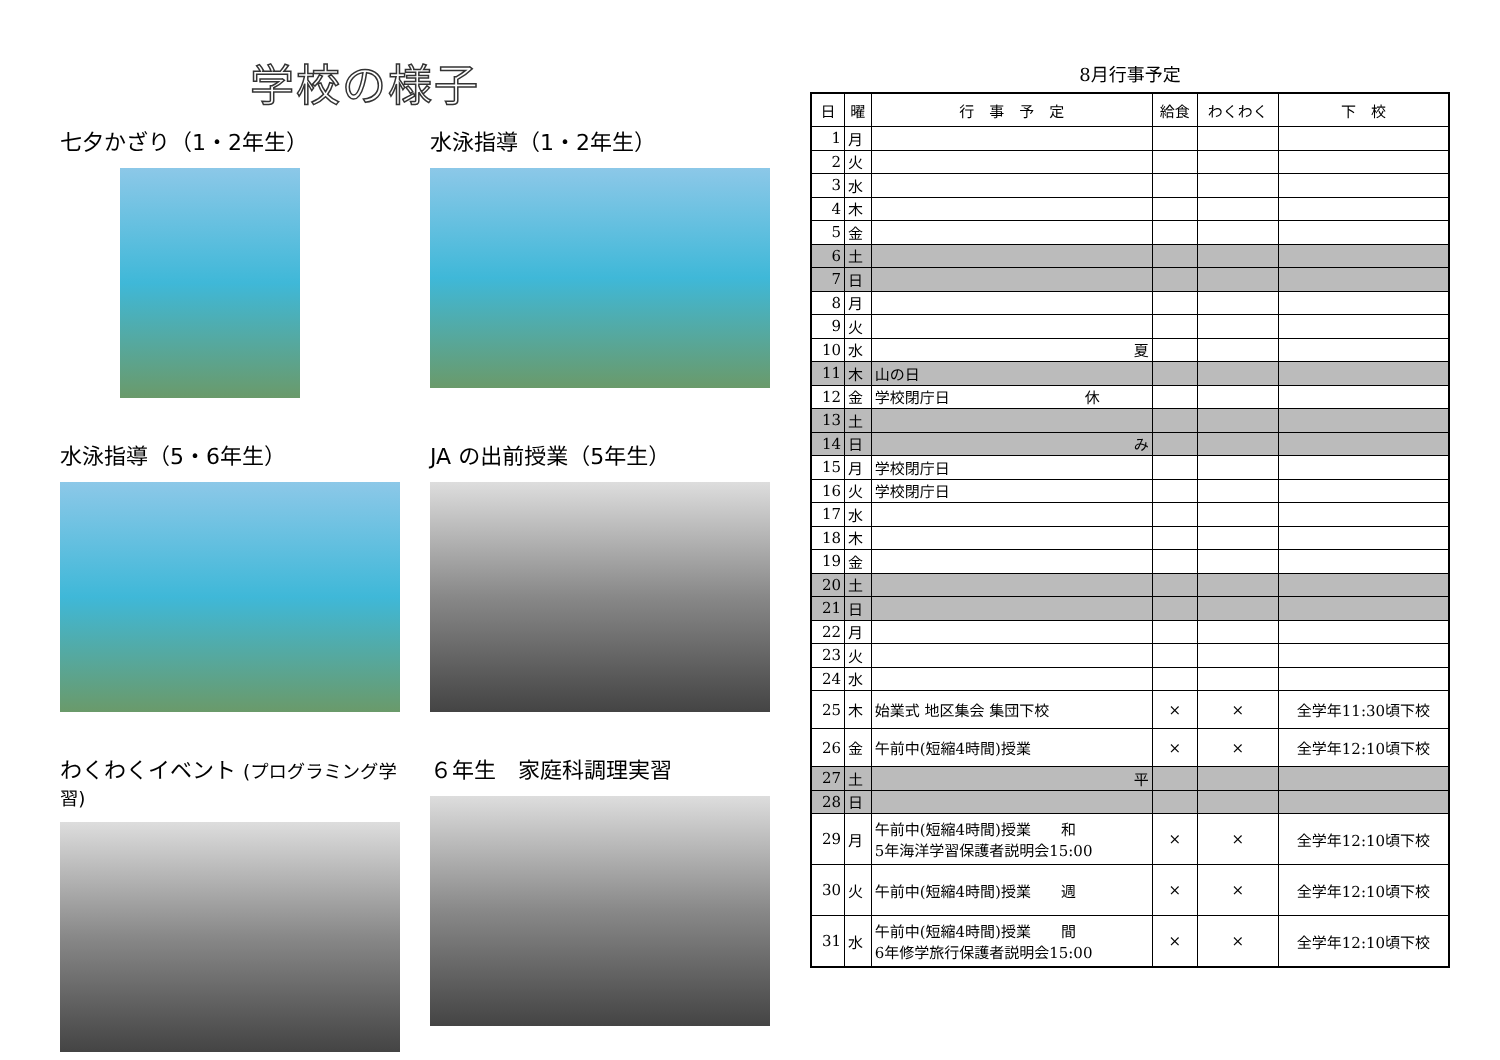学校の様子
七夕かざり（1・2年生）
水泳指導（1・2年生）
水泳指導（5・6年生）
JA の出前授業（5年生）
わくわくイベント (プログラミング学習)
６年生　家庭科調理実習
8月行事予定
| 日 | 曜 | 行 事 予 定 | 給食 | わくわく | 下 校 |
| --- | --- | --- | --- | --- | --- |
| 1 | 月 | | | | |
| 2 | 火 | | | | |
| 3 | 水 | | | | |
| 4 | 木 | | | | |
| 5 | 金 | | | | |
| 6 | 土 | | | | |
| 7 | 日 | | | | |
| 8 | 月 | | | | |
| 9 | 火 | | | | |
| 10 | 水 | 夏 | | | |
| 11 | 木 | 山の日 | | | |
| 12 | 金 | 学校閉庁日 休 | | | |
| 13 | 土 | | | | |
| 14 | 日 | み | | | |
| 15 | 月 | 学校閉庁日 | | | |
| 16 | 火 | 学校閉庁日 | | | |
| 17 | 水 | | | | |
| 18 | 木 | | | | |
| 19 | 金 | | | | |
| 20 | 土 | | | | |
| 21 | 日 | | | | |
| 22 | 月 | | | | |
| 23 | 火 | | | | |
| 24 | 水 | | | | |
| 25 | 木 | 始業式 地区集会 集団下校 | × | × | 全学年11:30頃下校 |
| 26 | 金 | 午前中(短縮4時間)授業 | × | × | 全学年12:10頃下校 |
| 27 | 土 | 平 | | | |
| 28 | 日 | | | | |
| 29 | 月 | 午前中(短縮4時間)授業 和 5年海洋学習保護者説明会15:00 | × | × | 全学年12:10頃下校 |
| 30 | 火 | 午前中(短縮4時間)授業 週 | × | × | 全学年12:10頃下校 |
| 31 | 水 | 午前中(短縮4時間)授業 間 6年修学旅行保護者説明会15:00 | × | × | 全学年12:10頃下校 |